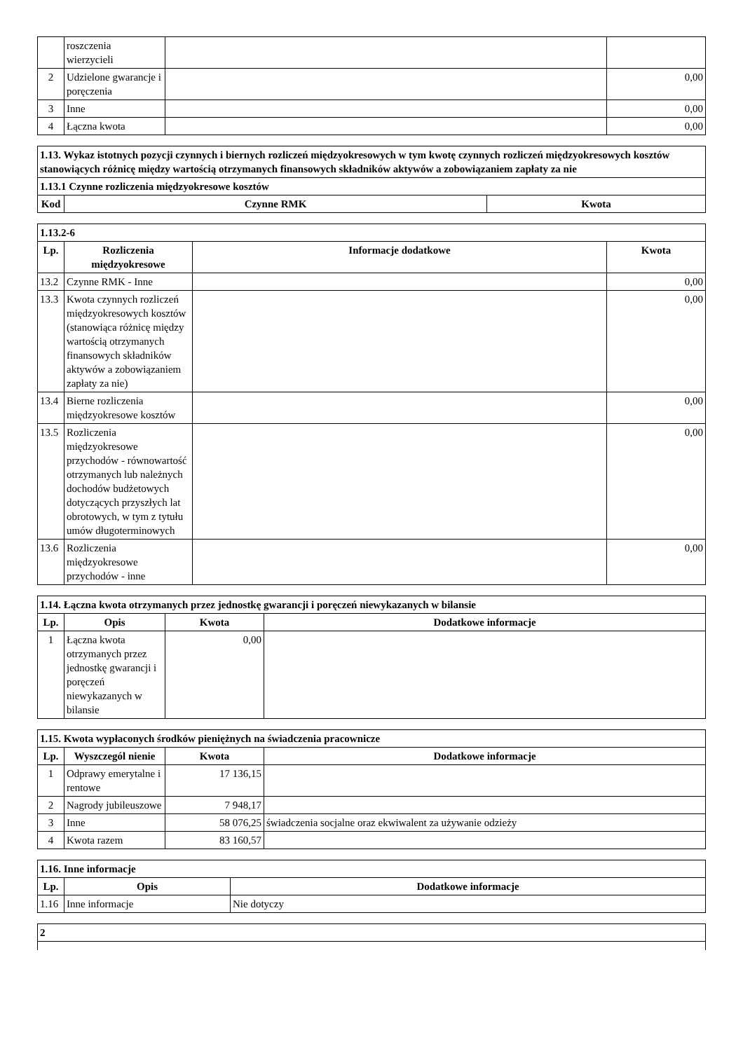| | roszczenia wierzycieli | | |
| 2 | Udzielone gwarancje i poręczenia | | 0,00 |
| 3 | Inne | | 0,00 |
| 4 | Łączna kwota | | 0,00 |
| 1.13. Wykaz istotnych pozycji czynnych i biernych rozliczeń międzyokresowych w tym kwotę czynnych rozliczeń międzyokresowych kosztów stanowiących różnicę między wartością otrzymanych finansowych składników aktywów a zobowiązaniem zapłaty za nie | | |
| 1.13.1 Czynne rozliczenia międzyokresowe kosztów | | |
| Kod | Czynne RMK | Kwota |
| 1.13.2-6 | | | |
| Lp. | Rozliczenia międzyokresowe | Informacje dodatkowe | Kwota |
| 13.2 | Czynne RMK - Inne | | 0,00 |
| 13.3 | Kwota czynnych rozliczeń międzyokresowych kosztów (stanowiąca różnicę między wartością otrzymanych finansowych składników aktywów a zobowiązaniem zapłaty za nie) | | 0,00 |
| 13.4 | Bierne rozliczenia międzyokresowe kosztów | | 0,00 |
| 13.5 | Rozliczenia międzyokresowe przychodów - równowartość otrzymanych lub należnych dochodów budżetowych dotyczących przyszłych lat obrotowych, w tym z tytułu umów długoterminowych | | 0,00 |
| 13.6 | Rozliczenia międzyokresowe przychodów - inne | | 0,00 |
| 1.14. Łączna kwota otrzymanych przez jednostkę gwarancji i poręczeń niewykazanych w bilansie | | | |
| Lp. | Opis | Kwota | Dodatkowe informacje |
| 1 | Łączna kwota otrzymanych przez jednostkę gwarancji i poręczeń niewykazanych w bilansie | 0,00 | |
| 1.15. Kwota wypłaconych środków pieniężnych na świadczenia pracownicze | | | |
| Lp. | Wyszczegól nienie | Kwota | Dodatkowe informacje |
| 1 | Odprawy emerytalne i rentowe | 17 136,15 | |
| 2 | Nagrody jubileuszowe | 7 948,17 | |
| 3 | Inne | 58 076,25 | świadczenia socjalne oraz ekwiwalent za używanie odzieży |
| 4 | Kwota razem | 83 160,57 | |
| 1.16. Inne informacje | | |
| Lp. | Opis | Dodatkowe informacje |
| 1.16 | Inne informacje | Nie dotyczy |
| 2 |